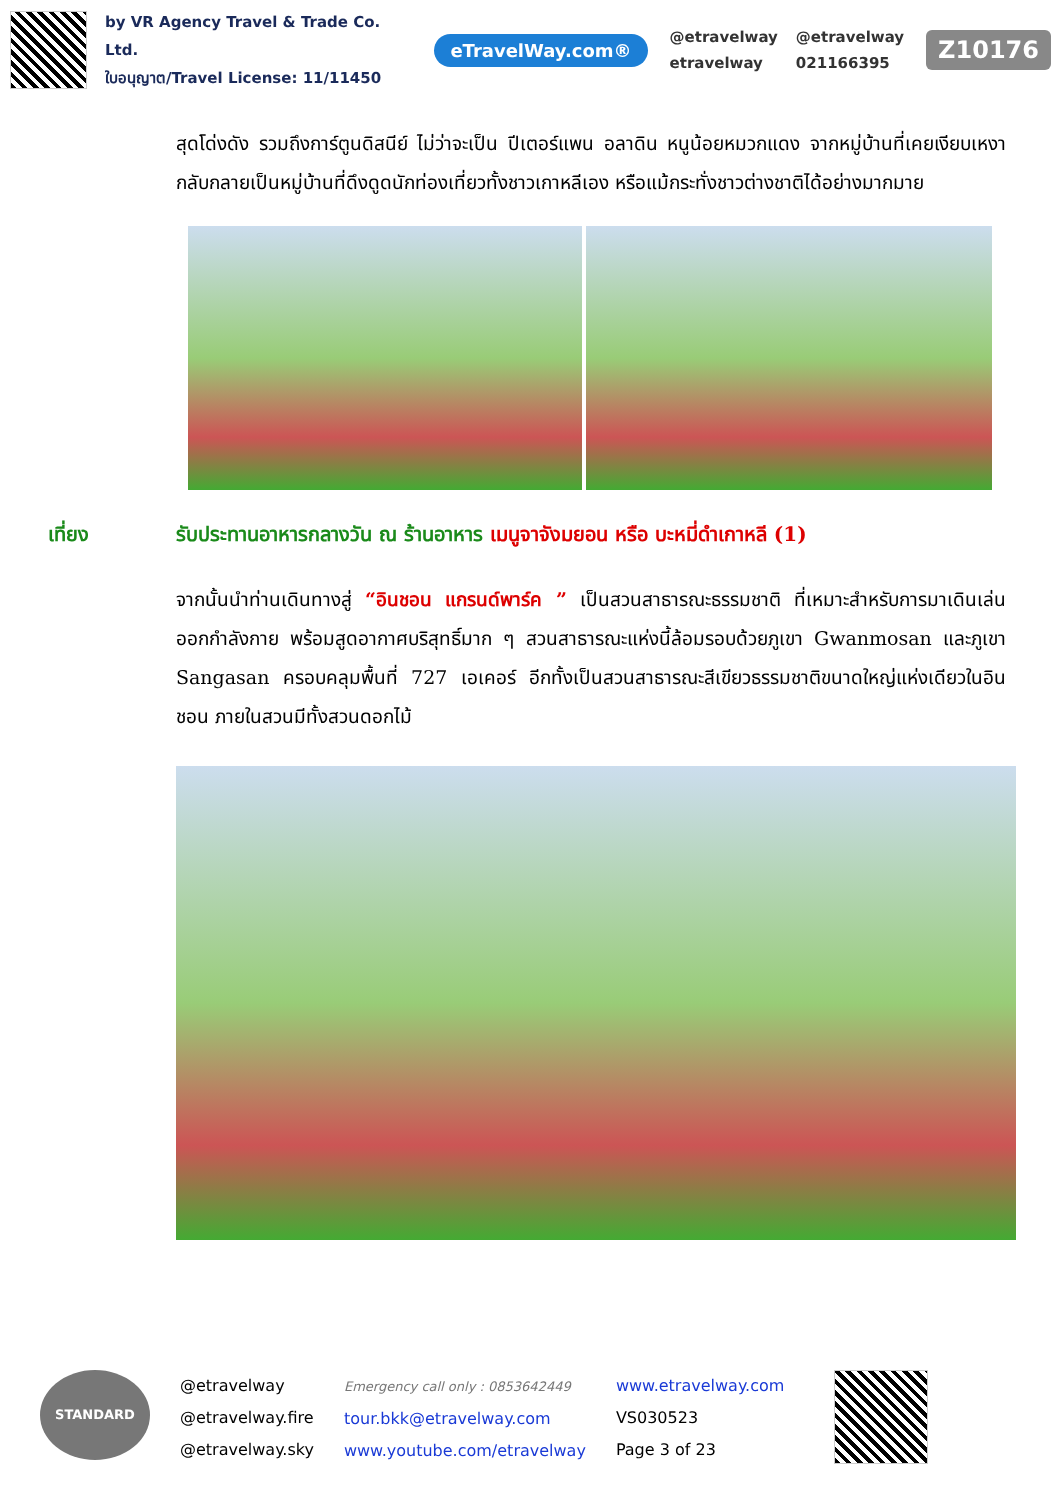by VR Agency Travel & Trade Co. Ltd.
ใบอนุญาต/Travel License: 11/11450
eTravelWay.com®
@etravelway @etravelway etravelway 021166395
Z10176
สุดโด่งดัง รวมถึงการ์ตูนดิสนีย์ ไม่ว่าจะเป็น ปีเตอร์แพน อลาดิน หนูน้อยหมวกแดง จากหมู่บ้านที่เคยเงียบเหงากลับกลายเป็นหมู่บ้านที่ดึงดูดนักท่องเที่ยวทั้งชาวเกาหลีเอง หรือแม้กระทั่งชาวต่างชาติได้อย่างมากมาย
เที่ยง รับประทานอาหารกลางวัน ณ ร้านอาหาร เมนูจาจังมยอน หรือ บะหมี่ดำเกาหลี (1)
จากนั้นนำท่านเดินทางสู่ “อินชอน แกรนด์พาร์ค ” เป็นสวนสาธารณะธรรมชาติ ที่เหมาะสำหรับการมาเดินเล่น ออกกำลังกาย พร้อมสูดอากาศบริสุทธิ์มาก ๆ สวนสาธารณะแห่งนี้ล้อมรอบด้วยภูเขา Gwanmosan และภูเขา Sangasan ครอบคลุมพื้นที่ 727 เอเคอร์ อีกทั้งเป็นสวนสาธารณะสีเขียวธรรมชาติขนาดใหญ่แห่งเดียวในอินชอน ภายในสวนมีทั้งสวนดอกไม้
STANDARD
@etravelway
@etravelway.fire
@etravelway.sky
Emergency call only : 0853642449
tour.bkk@etravelway.com
www.youtube.com/etravelway
www.etravelway.com
VS030523
Page 3 of 23